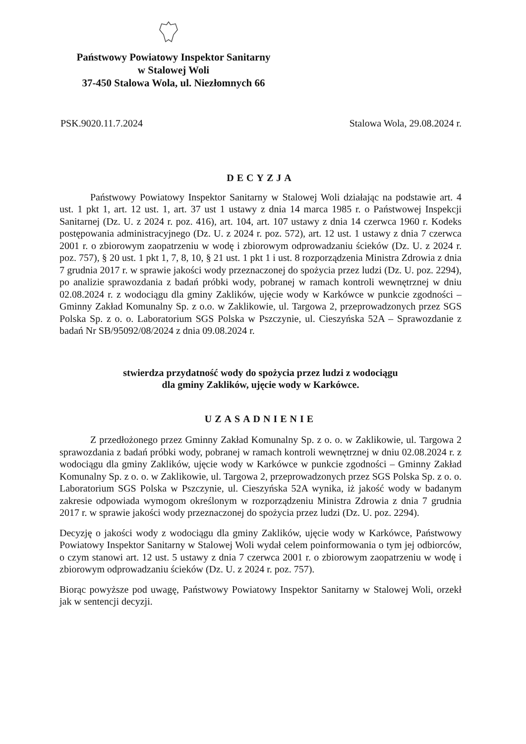Państwowy Powiatowy Inspektor Sanitarny
w Stalowej Woli
37-450 Stalowa Wola, ul. Niezłomnych 66
PSK.9020.11.7.2024 Stalowa Wola, 29.08.2024 r.
DECYZJA
Państwowy Powiatowy Inspektor Sanitarny w Stalowej Woli działając na podstawie art. 4 ust. 1 pkt 1, art. 12 ust. 1, art. 37 ust 1 ustawy z dnia 14 marca 1985 r. o Państwowej Inspekcji Sanitarnej (Dz. U. z 2024 r. poz. 416), art. 104, art. 107 ustawy z dnia 14 czerwca 1960 r. Kodeks postępowania administracyjnego (Dz. U. z 2024 r. poz. 572), art. 12 ust. 1 ustawy z dnia 7 czerwca 2001 r. o zbiorowym zaopatrzeniu w wodę i zbiorowym odprowadzaniu ścieków (Dz. U. z 2024 r. poz. 757), § 20 ust. 1 pkt 1, 7, 8, 10, § 21 ust. 1 pkt 1 i ust. 8 rozporządzenia Ministra Zdrowia z dnia 7 grudnia 2017 r. w sprawie jakości wody przeznaczonej do spożycia przez ludzi (Dz. U. poz. 2294), po analizie sprawozdania z badań próbki wody, pobranej w ramach kontroli wewnętrznej w dniu 02.08.2024 r. z wodociągu dla gminy Zaklików, ujęcie wody w Karkówce w punkcie zgodności – Gminny Zakład Komunalny Sp. z o.o. w Zaklikowie, ul. Targowa 2, przeprowadzonych przez SGS Polska Sp. z o. o. Laboratorium SGS Polska w Pszczynie, ul. Cieszyńska 52A – Sprawozdanie z badań Nr SB/95092/08/2024 z dnia 09.08.2024 r.
stwierdza przydatność wody do spożycia przez ludzi z wodociągu
dla gminy Zaklików, ujęcie wody w Karkówce.
UZASADNIENIE
Z przedłożonego przez Gminny Zakład Komunalny Sp. z o. o. w Zaklikowie, ul. Targowa 2 sprawozdania z badań próbki wody, pobranej w ramach kontroli wewnętrznej w dniu 02.08.2024 r. z wodociągu dla gminy Zaklików, ujęcie wody w Karkówce w punkcie zgodności – Gminny Zakład Komunalny Sp. z o. o. w Zaklikowie, ul. Targowa 2, przeprowadzonych przez SGS Polska Sp. z o. o. Laboratorium SGS Polska w Pszczynie, ul. Cieszyńska 52A wynika, iż jakość wody w badanym zakresie odpowiada wymogom określonym w rozporządzeniu Ministra Zdrowia z dnia 7 grudnia 2017 r. w sprawie jakości wody przeznaczonej do spożycia przez ludzi (Dz. U. poz. 2294).
Decyzję o jakości wody z wodociągu dla gminy Zaklików, ujęcie wody w Karkówce, Państwowy Powiatowy Inspektor Sanitarny w Stalowej Woli wydał celem poinformowania o tym jej odbiorców, o czym stanowi art. 12 ust. 5 ustawy z dnia 7 czerwca 2001 r. o zbiorowym zaopatrzeniu w wodę i zbiorowym odprowadzaniu ścieków (Dz. U. z 2024 r. poz. 757).
Biorąc powyższe pod uwagę, Państwowy Powiatowy Inspektor Sanitarny w Stalowej Woli, orzekł jak w sentencji decyzji.